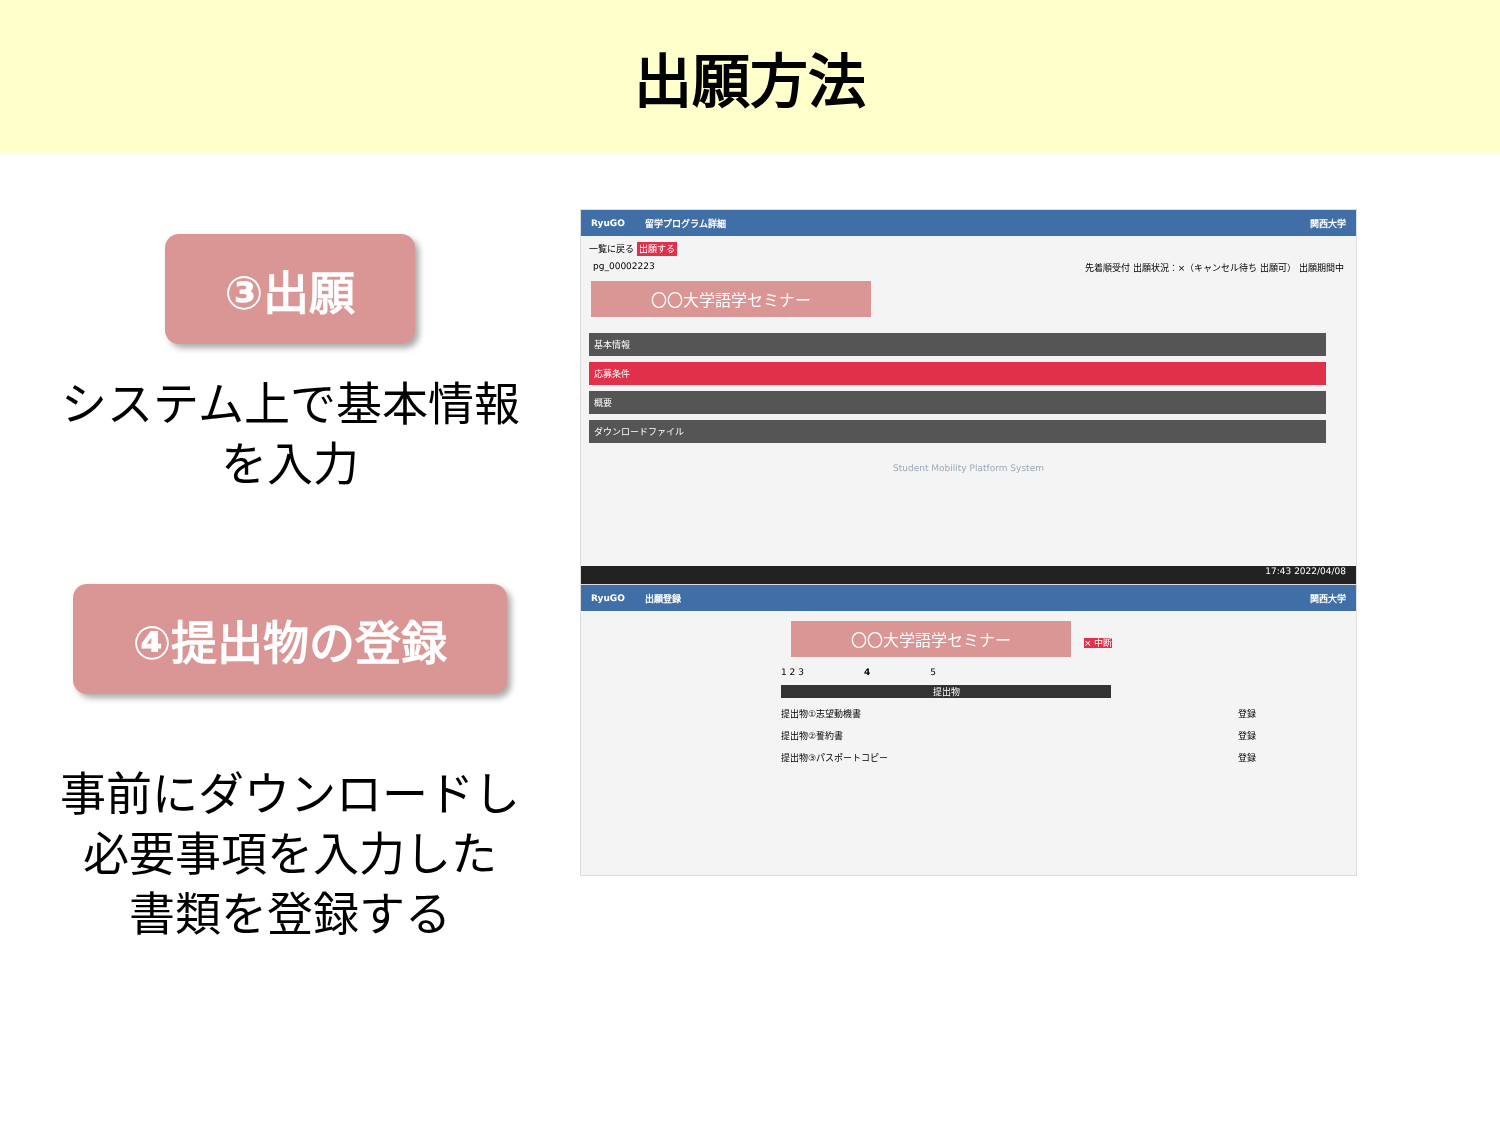出願方法
③出願
システム上で基本情報
を入力
RyuGO 留学プログラム詳細 関西大学
一覧に戻る 出願する
pg_00002223 先着順受付 出願状況：×（キャンセル待ち 出願可） 出願期間中
〇〇大学語学セミナー
基本情報
応募条件
概要
ダウンロードファイル
Student Mobility Platform System
17:43 2022/04/08
④提出物の登録
事前にダウンロードし
必要事項を入力した
書類を登録する
RyuGO 出願登録 関西大学
〇〇大学語学セミナー
× 中断
1 2 3 4 5
提出物
提出物①志望動機書 登録
提出物②誓約書 登録
提出物③パスポートコピー 登録